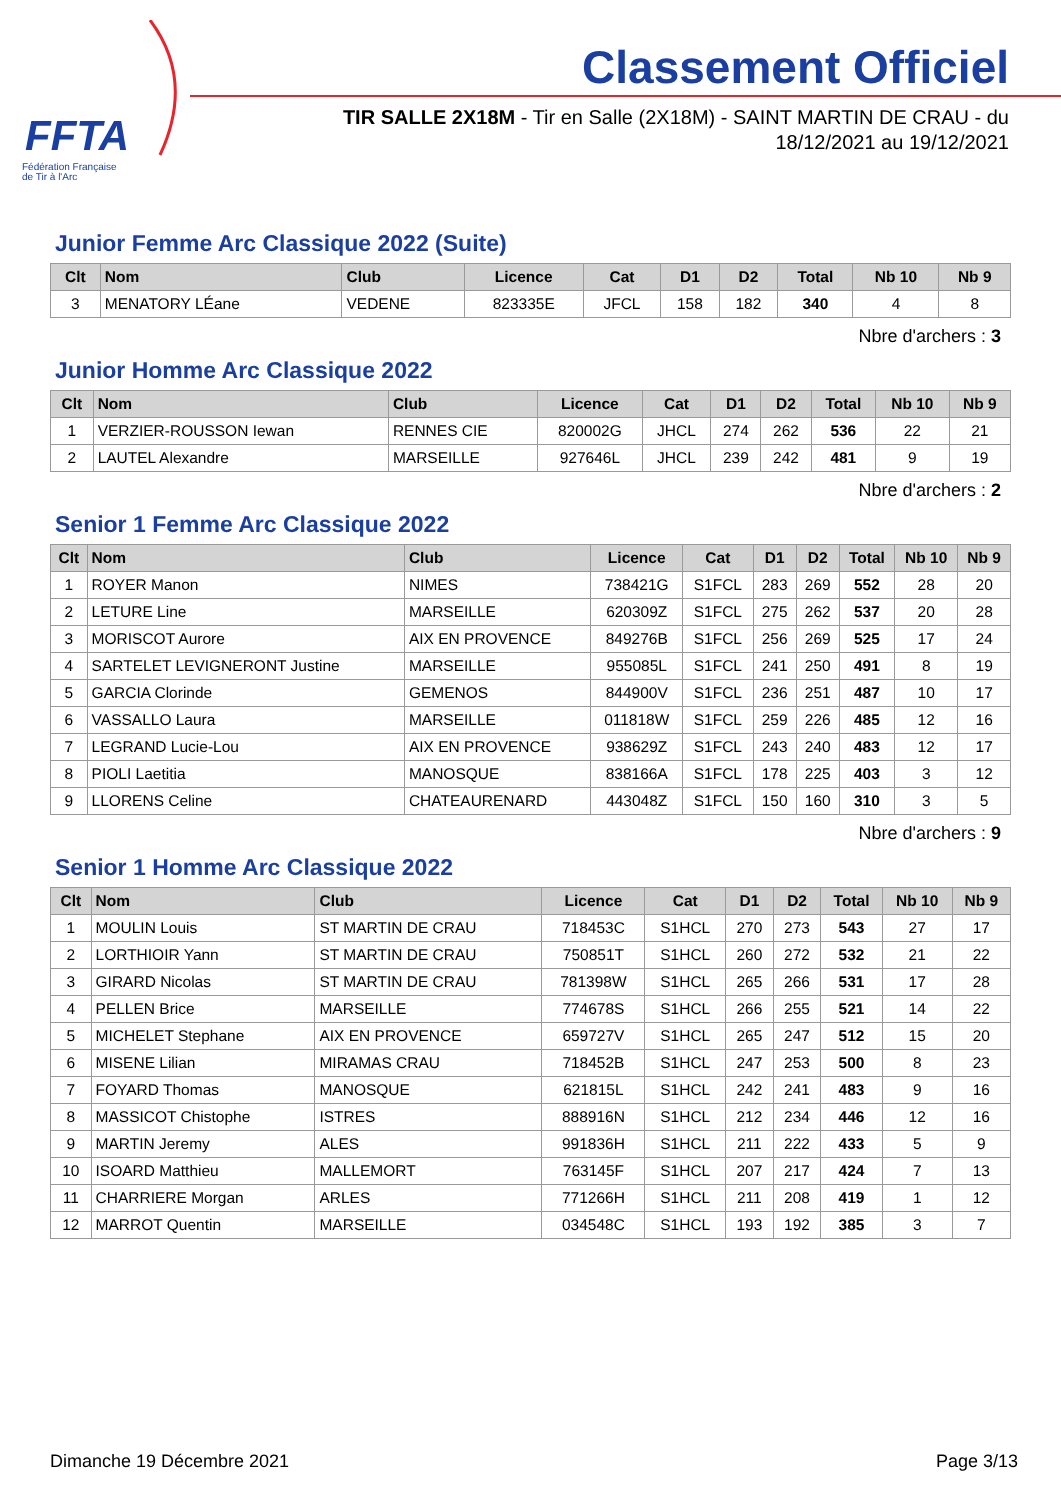FFTA
Fédération Française
de Tir à l'Arc
Classement Officiel
TIR SALLE 2X18M - Tir en Salle (2X18M) - SAINT MARTIN DE CRAU - du 18/12/2021 au 19/12/2021
Junior Femme Arc Classique 2022 (Suite)
| Clt | Nom | Club | Licence | Cat | D1 | D2 | Total | Nb 10 | Nb 9 |
| --- | --- | --- | --- | --- | --- | --- | --- | --- | --- |
| 3 | MENATORY LÉane | VEDENE | 823335E | JFCL | 158 | 182 | 340 | 4 | 8 |
Nbre d'archers : 3
Junior Homme Arc Classique 2022
| Clt | Nom | Club | Licence | Cat | D1 | D2 | Total | Nb 10 | Nb 9 |
| --- | --- | --- | --- | --- | --- | --- | --- | --- | --- |
| 1 | VERZIER-ROUSSON Iewan | RENNES CIE | 820002G | JHCL | 274 | 262 | 536 | 22 | 21 |
| 2 | LAUTEL Alexandre | MARSEILLE | 927646L | JHCL | 239 | 242 | 481 | 9 | 19 |
Nbre d'archers : 2
Senior 1 Femme Arc Classique 2022
| Clt | Nom | Club | Licence | Cat | D1 | D2 | Total | Nb 10 | Nb 9 |
| --- | --- | --- | --- | --- | --- | --- | --- | --- | --- |
| 1 | ROYER Manon | NIMES | 738421G | S1FCL | 283 | 269 | 552 | 28 | 20 |
| 2 | LETURE Line | MARSEILLE | 620309Z | S1FCL | 275 | 262 | 537 | 20 | 28 |
| 3 | MORISCOT Aurore | AIX EN PROVENCE | 849276B | S1FCL | 256 | 269 | 525 | 17 | 24 |
| 4 | SARTELET LEVIGNERONT Justine | MARSEILLE | 955085L | S1FCL | 241 | 250 | 491 | 8 | 19 |
| 5 | GARCIA Clorinde | GEMENOS | 844900V | S1FCL | 236 | 251 | 487 | 10 | 17 |
| 6 | VASSALLO Laura | MARSEILLE | 011818W | S1FCL | 259 | 226 | 485 | 12 | 16 |
| 7 | LEGRAND Lucie-Lou | AIX EN PROVENCE | 938629Z | S1FCL | 243 | 240 | 483 | 12 | 17 |
| 8 | PIOLI Laetitia | MANOSQUE | 838166A | S1FCL | 178 | 225 | 403 | 3 | 12 |
| 9 | LLORENS Celine | CHATEAURENARD | 443048Z | S1FCL | 150 | 160 | 310 | 3 | 5 |
Nbre d'archers : 9
Senior 1 Homme Arc Classique 2022
| Clt | Nom | Club | Licence | Cat | D1 | D2 | Total | Nb 10 | Nb 9 |
| --- | --- | --- | --- | --- | --- | --- | --- | --- | --- |
| 1 | MOULIN Louis | ST MARTIN DE CRAU | 718453C | S1HCL | 270 | 273 | 543 | 27 | 17 |
| 2 | LORTHIOIR Yann | ST MARTIN DE CRAU | 750851T | S1HCL | 260 | 272 | 532 | 21 | 22 |
| 3 | GIRARD Nicolas | ST MARTIN DE CRAU | 781398W | S1HCL | 265 | 266 | 531 | 17 | 28 |
| 4 | PELLEN Brice | MARSEILLE | 774678S | S1HCL | 266 | 255 | 521 | 14 | 22 |
| 5 | MICHELET Stephane | AIX EN PROVENCE | 659727V | S1HCL | 265 | 247 | 512 | 15 | 20 |
| 6 | MISENE Lilian | MIRAMAS CRAU | 718452B | S1HCL | 247 | 253 | 500 | 8 | 23 |
| 7 | FOYARD Thomas | MANOSQUE | 621815L | S1HCL | 242 | 241 | 483 | 9 | 16 |
| 8 | MASSICOT Chistophe | ISTRES | 888916N | S1HCL | 212 | 234 | 446 | 12 | 16 |
| 9 | MARTIN Jeremy | ALES | 991836H | S1HCL | 211 | 222 | 433 | 5 | 9 |
| 10 | ISOARD Matthieu | MALLEMORT | 763145F | S1HCL | 207 | 217 | 424 | 7 | 13 |
| 11 | CHARRIERE Morgan | ARLES | 771266H | S1HCL | 211 | 208 | 419 | 1 | 12 |
| 12 | MARROT Quentin | MARSEILLE | 034548C | S1HCL | 193 | 192 | 385 | 3 | 7 |
Dimanche 19 Décembre 2021 Page 3/13